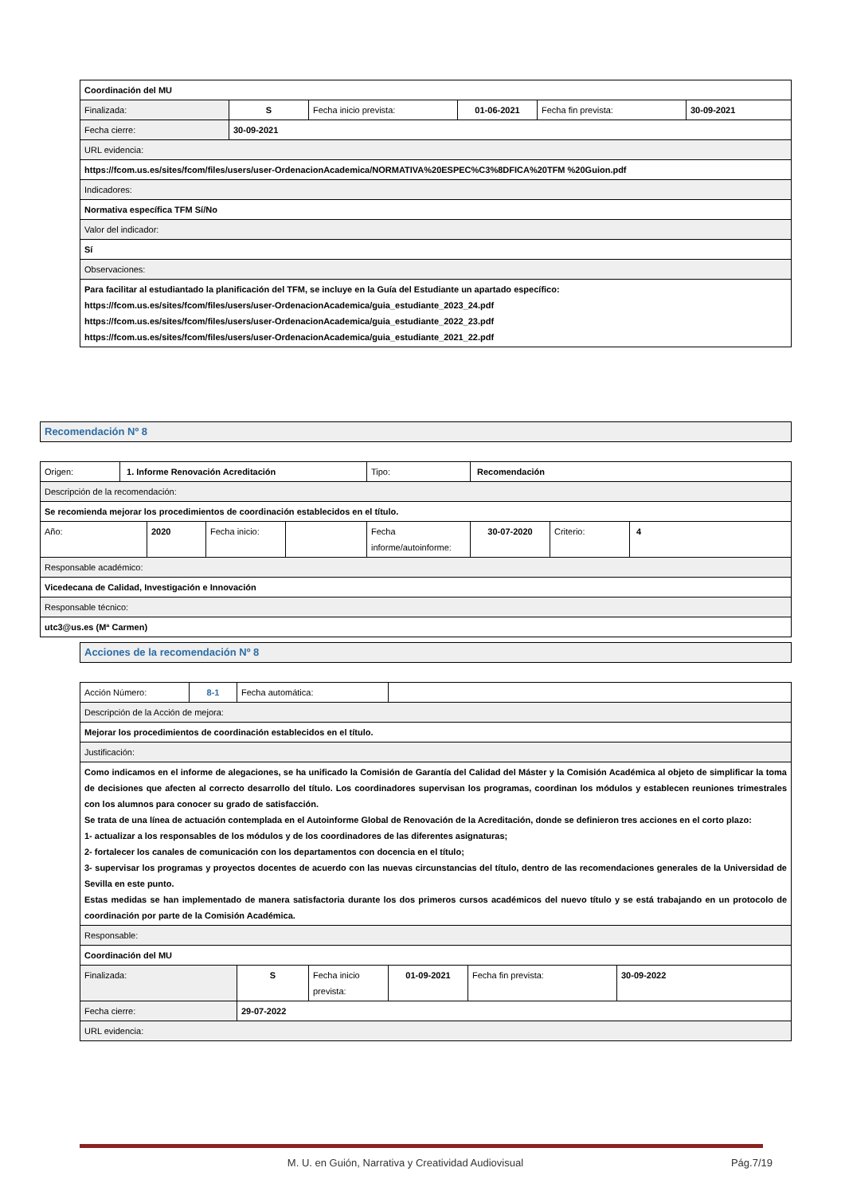| Coordinación del MU | | | | | |
| Finalizada: | S | Fecha inicio prevista: | 01-06-2021 | Fecha fin prevista: | 30-09-2021 |
| Fecha cierre: | 30-09-2021 | | | | |
| URL evidencia: | | | | | |
| https://fcom.us.es/sites/fcom/files/users/user-OrdenacionAcademica/NORMATIVA%20ESPEC%C3%8DFICA%20TFM %20Guion.pdf | | | | | |
| Indicadores: | | | | | |
| Normativa específica TFM Sí/No | | | | | |
| Valor del indicador: | | | | | |
| Sí | | | | | |
| Observaciones: | | | | | |
| Para facilitar al estudiantado la planificación del TFM, se incluye en la Guía del Estudiante un apartado específico: https://fcom.us.es/sites/fcom/files/users/user-OrdenacionAcademica/guia_estudiante_2023_24.pdf https://fcom.us.es/sites/fcom/files/users/user-OrdenacionAcademica/guia_estudiante_2022_23.pdf https://fcom.us.es/sites/fcom/files/users/user-OrdenacionAcademica/guia_estudiante_2021_22.pdf | | | | | |
Recomendación Nº 8
| Origen: | 1. Informe Renovación Acreditación | | | | Tipo: | Recomendación | | |
| Descripción de la recomendación: | | | | | | | | |
| Se recomienda mejorar los procedimientos de coordinación establecidos en el título. | | | | | | | | |
| Año: | | 2020 | Fecha inicio: | | Fecha informe/autoinforme: | 30-07-2020 | Criterio: | 4 |
| Responsable académico: | | | | | | | | |
| Vicedecana de Calidad, Investigación e Innovación | | | | | | | | |
| Responsable técnico: | | | | | | | | |
| utc3@us.es (Mª Carmen) | | | | | | | | |
Acciones de la recomendación Nº 8
| Acción Número: | 8-1 | Fecha automática: | | | | |
| Descripción de la Acción de mejora: | | | | | | |
| Mejorar los procedimientos de coordinación establecidos en el título. | | | | | | |
| Justificación: | | | | | | |
| Como indicamos en el informe de alegaciones, se ha unificado la Comisión de Garantía del Calidad del Máster y la Comisión Académica al objeto de simplificar la toma de decisiones que afecten al correcto desarrollo del título. Los coordinadores supervisan los programas, coordinan los módulos y establecen reuniones trimestrales con los alumnos para conocer su grado de satisfacción. Se trata de una línea de actuación contemplada en el Autoinforme Global de Renovación de la Acreditación, donde se definieron tres acciones en el corto plazo: 1- actualizar a los responsables de los módulos y de los coordinadores de las diferentes asignaturas; 2- fortalecer los canales de comunicación con los departamentos con docencia en el título; 3- supervisar los programas y proyectos docentes de acuerdo con las nuevas circunstancias del título, dentro de las recomendaciones generales de la Universidad de Sevilla en este punto. Estas medidas se han implementado de manera satisfactoria durante los dos primeros cursos académicos del nuevo título y se está trabajando en un protocolo de coordinación por parte de la Comisión Académica. | | | | | | |
| Responsable: | | | | | | |
| Coordinación del MU | | | | | | |
| Finalizada: | | S | Fecha inicio prevista: | 01-09-2021 | Fecha fin prevista: | 30-09-2022 |
| Fecha cierre: | | 29-07-2022 | | | | |
| URL evidencia: | | | | | | |
M. U. en Guión, Narrativa y Creatividad Audiovisual Pág.7/19